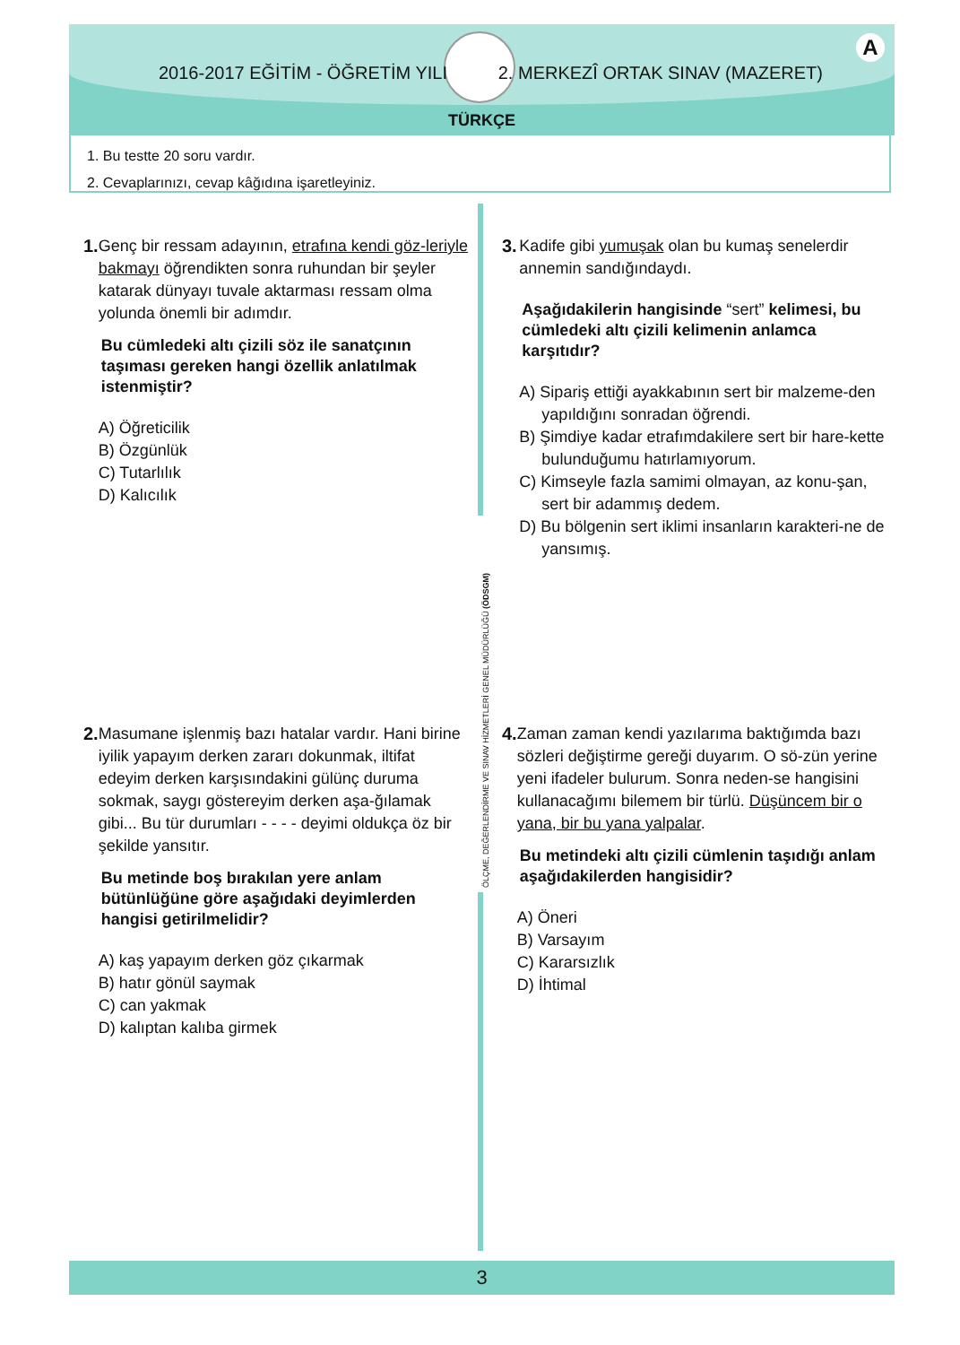2016-2017 EĞİTİM - ÖĞRETİM YILI 2. MERKEZÎ ORTAK SINAV (MAZERET)
A
TÜRKÇE
1. Bu testte 20 soru vardır.
2. Cevaplarınızı, cevap kâğıdına işaretleyiniz.
ÖLÇME, DEĞERLENDİRME VE SINAV HİZMETLERİ GENEL MÜDÜRLÜĞÜ (ÖDSGM)
1. Genç bir ressam adayının, etrafına kendi göz-leriyle bakmayı öğrendikten sonra ruhundan bir şeyler katarak dünyayı tuvale aktarması ressam olma yolunda önemli bir adımdır.
Bu cümledeki altı çizili söz ile sanatçının taşıması gereken hangi özellik anlatılmak istenmiştir?
A) Öğreticilik
B) Özgünlük
C) Tutarlılık
D) Kalıcılık
2. Masumane işlenmiş bazı hatalar vardır. Hani birine iyilik yapayım derken zararı dokunmak, iltifat edeyim derken karşısındakini gülünç duruma sokmak, saygı göstereyim derken aşa-ğılamak gibi... Bu tür durumları - - - - deyimi oldukça öz bir şekilde yansıtır.
Bu metinde boş bırakılan yere anlam bütünlüğüne göre aşağıdaki deyimlerden hangisi getirilmelidir?
A) kaş yapayım derken göz çıkarmak
B) hatır gönül saymak
C) can yakmak
D) kalıptan kalıba girmek
3. Kadife gibi yumuşak olan bu kumaş senelerdir annemin sandığındaydı.
Aşağıdakilerin hangisinde “sert” kelimesi, bu cümledeki altı çizili kelimenin anlamca karşıtıdır?
A) Sipariş ettiği ayakkabının sert bir malzeme-den yapıldığını sonradan öğrendi.
B) Şimdiye kadar etrafımdakilere sert bir hare-kette bulunduğumu hatırlamıyorum.
C) Kimseyle fazla samimi olmayan, az konu-şan, sert bir adammış dedem.
D) Bu bölgenin sert iklimi insanların karakteri-ne de yansımış.
4. Zaman zaman kendi yazılarıma baktığımda bazı sözleri değiştirme gereği duyarım. O sö-zün yerine yeni ifadeler bulurum. Sonra neden-se hangisini kullanacağımı bilemem bir türlü. Düşüncem bir o yana, bir bu yana yalpalar.
Bu metindeki altı çizili cümlenin taşıdığı anlam aşağıdakilerden hangisidir?
A) Öneri
B) Varsayım
C) Kararsızlık
D) İhtimal
3